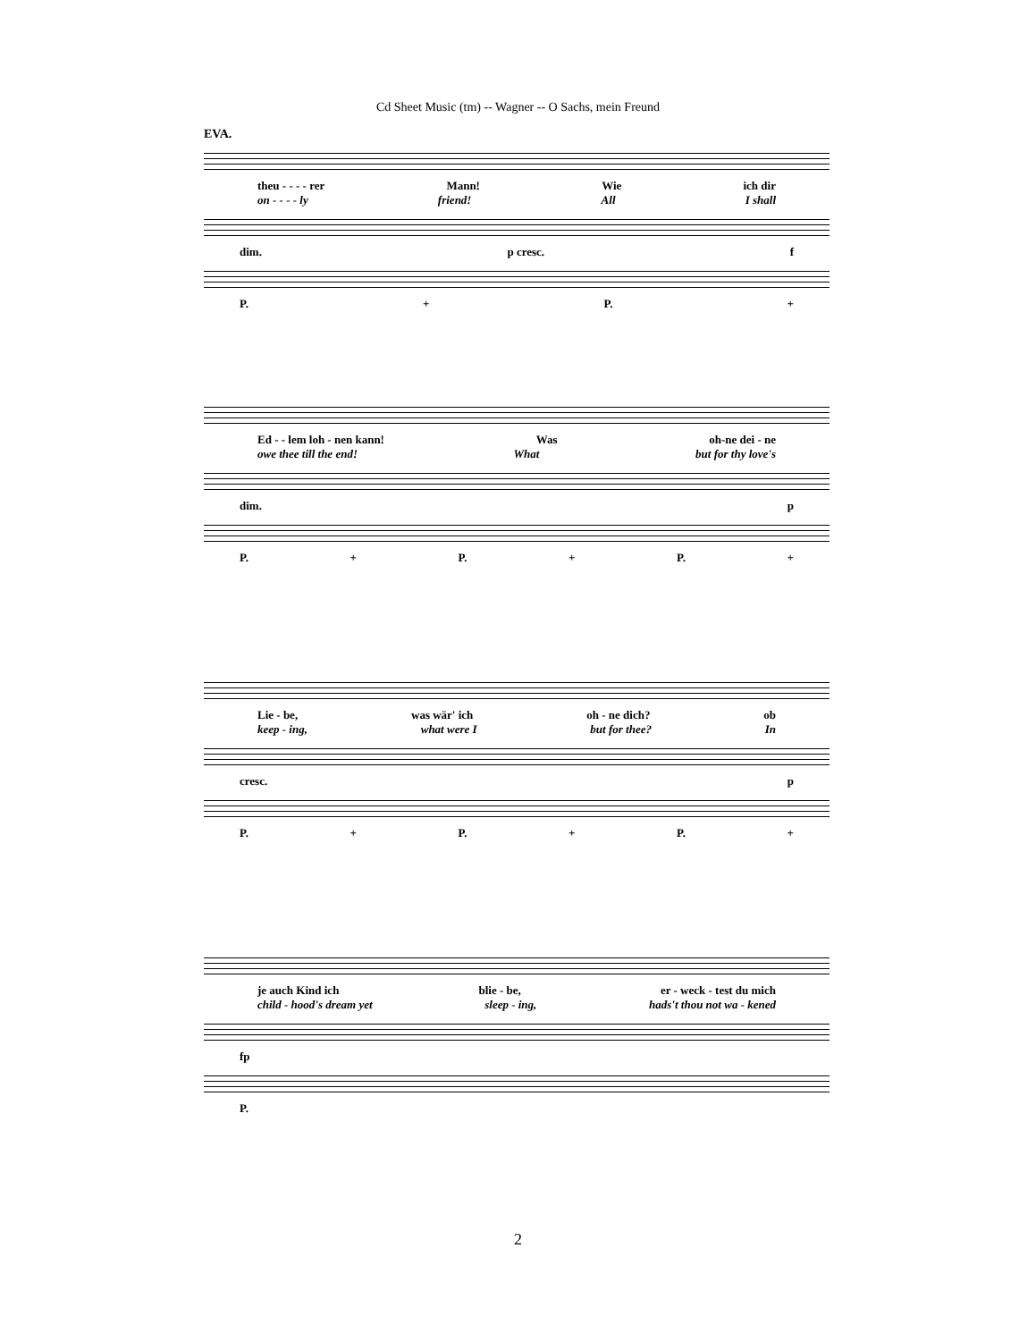Cd Sheet Music (tm) -- Wagner -- O Sachs, mein Freund
EVA.
theu - - - - rer Mann! Wie ich dir
on - - - - ly friend! All I shall
dim. p cresc. f
P. + P. +
Ed - - lem loh - nen kann! Was oh-ne dei - ne
owe thee till the end! What but for thy love's
dim. p
P. + P. + P. +
Lie - be, was wär' ich oh - ne dich? ob
keep - ing, what were I but for thee? In
cresc. p
P. + P. + P. +
je auch Kind ich blie - be, er - weck - test du mich
child - hood's dream yet sleep - ing, hads't thou not wa - kened
fp
P.
2